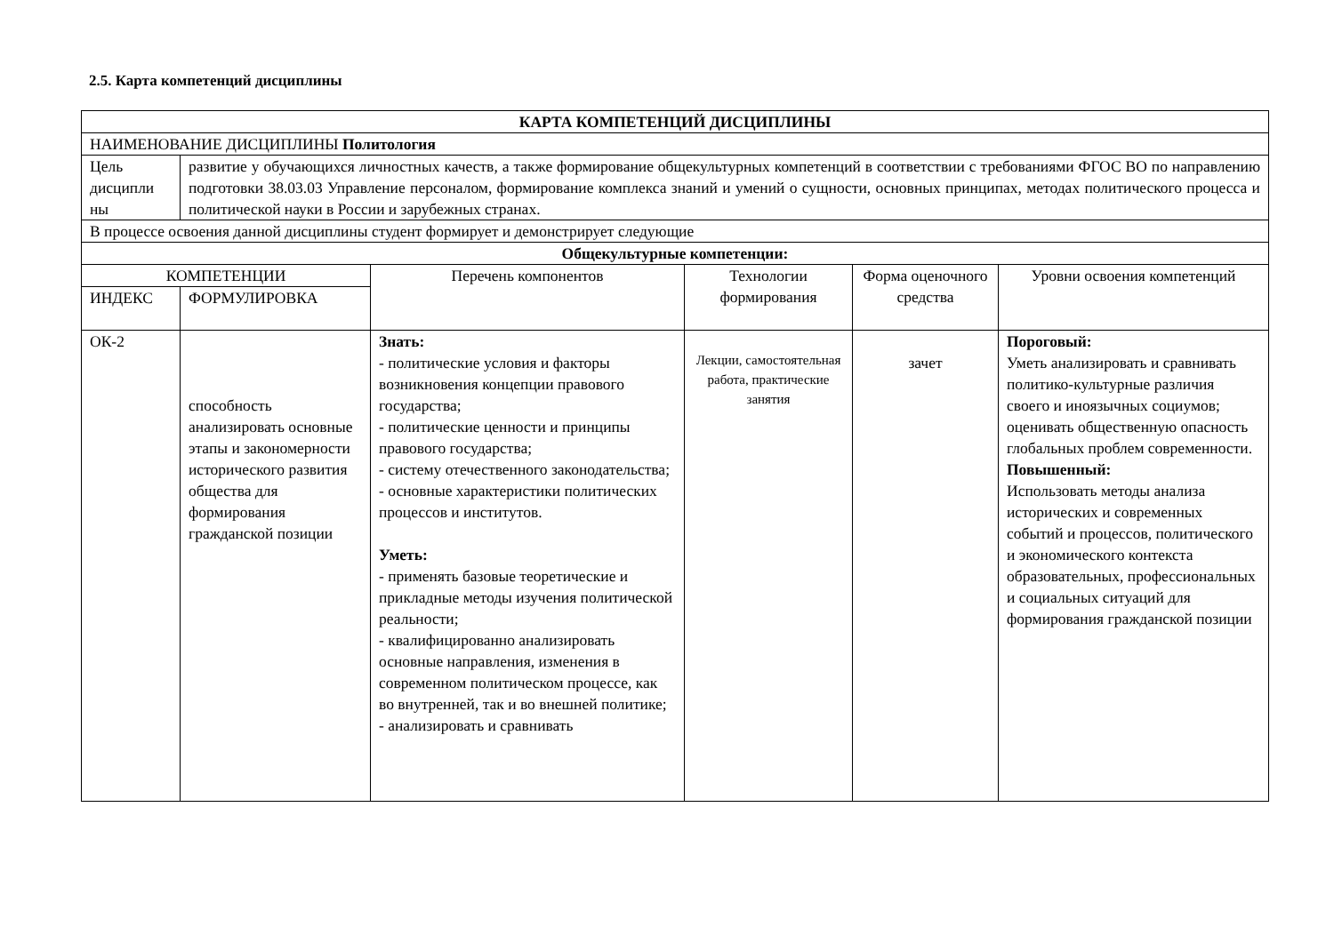2.5. Карта компетенций дисциплины
| КАРТА КОМПЕТЕНЦИЙ ДИСЦИПЛИНЫ | | | | | |
| НАИМЕНОВАНИЕ ДИСЦИПЛИНЫ Политология | | | | | |
| Цель дисципли ны | развитие у обучающихся личностных качеств, а также формирование общекультурных компетенций в соответствии с требованиями ФГОС ВО по направлению подготовки 38.03.03 Управление персоналом, формирование комплекса знаний и умений о сущности, основных принципах, методах политического процесса и политической науки в России и зарубежных странах. | | | | |
| В процессе освоения данной дисциплины студент формирует и демонстрирует следующие | | | | | |
| Общекультурные компетенции: | | | | | |
| КОМПЕТЕНЦИИ | | Перечень компонентов | Технологии формирования | Форма оценочного средства | Уровни освоения компетенций |
| ИНДЕКС | ФОРМУЛИРОВКА | | | | |
| ОК-2 | способность анализировать основные этапы и закономерности исторического развития общества для формирования гражданской позиции | Знать: - политические условия и факторы возникновения концепции правового государства; - политические ценности и принципы правового государства; - систему отечественного законодательства; - основные характеристики политических процессов и институтов. Уметь: - применять базовые теоретические и прикладные методы изучения политической реальности; - квалифицированно анализировать основные направления, изменения в современном политическом процессе, как во внутренней, так и во внешней политике; - анализировать и сравнивать | Лекции, самостоятельная работа, практические занятия | зачет | Пороговый: Уметь анализировать и сравнивать политико-культурные различия своего и иноязычных социумов; оценивать общественную опасность глобальных проблем современности. Повышенный: Использовать методы анализа исторических и современных событий и процессов, политического и экономического контекста образовательных, профессиональных и социальных ситуаций для формирования гражданской позиции |